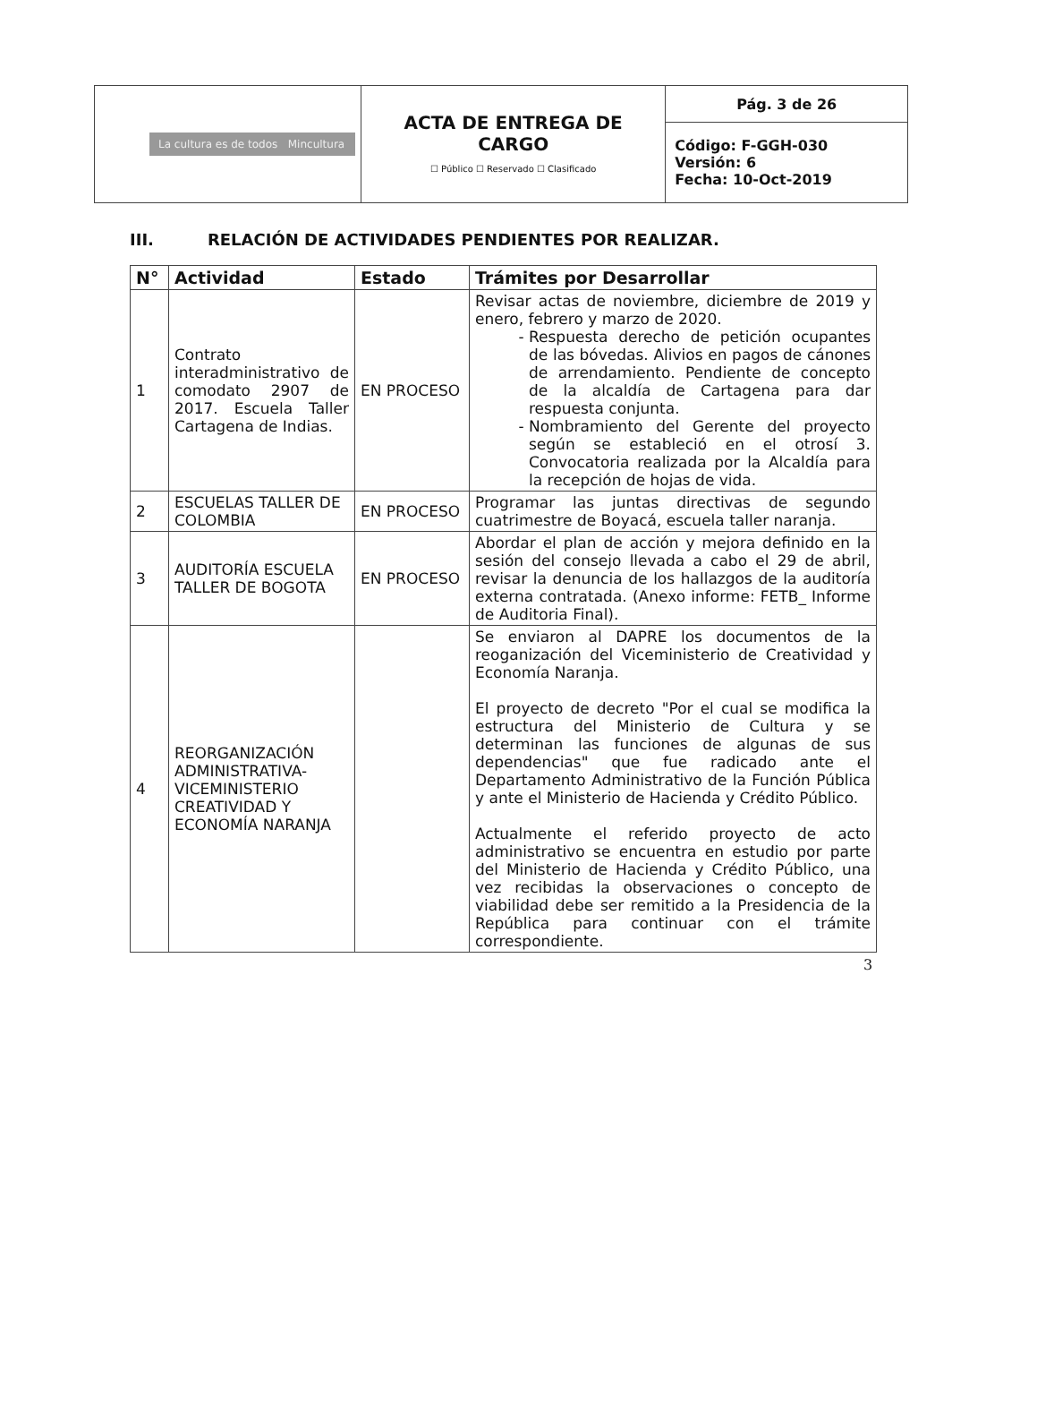| La cultura es de todos Mincultura | ACTA DE ENTREGA DE CARGO ☐ Público ☐ Reservado ☐ Clasificado | Pág. 3 de 26 |
| | | Código: F-GGH-030 Versión: 6 Fecha: 10-Oct-2019 |
III. RELACIÓN DE ACTIVIDADES PENDIENTES POR REALIZAR.
| N° | Actividad | Estado | Trámites por Desarrollar |
| --- | --- | --- | --- |
| 1 | Contrato interadministrativo de comodato 2907 de 2017. Escuela Taller Cartagena de Indias. | EN PROCESO | Revisar actas de noviembre, diciembre de 2019 y enero, febrero y marzo de 2020. Respuesta derecho de petición ocupantes de las bóvedas. Alivios en pagos de cánones de arrendamiento. Pendiente de concepto de la alcaldía de Cartagena para dar respuesta conjunta. Nombramiento del Gerente del proyecto según se estableció en el otrosí 3. Convocatoria realizada por la Alcaldía para la recepción de hojas de vida. |
| 2 | ESCUELAS TALLER DE COLOMBIA | EN PROCESO | Programar las juntas directivas de segundo cuatrimestre de Boyacá, escuela taller naranja. |
| 3 | AUDITORÍA ESCUELA TALLER DE BOGOTA | EN PROCESO | Abordar el plan de acción y mejora definido en la sesión del consejo llevada a cabo el 29 de abril, revisar la denuncia de los hallazgos de la auditoría externa contratada. (Anexo informe: FETB_ Informe de Auditoria Final). |
| 4 | REORGANIZACIÓN ADMINISTRATIVA-VICEMINISTERIO CREATIVIDAD Y ECONOMÍA NARANJA | | Se enviaron al DAPRE los documentos de la reoganización del Viceministerio de Creatividad y Economía Naranja. El proyecto de decreto "Por el cual se modifica la estructura del Ministerio de Cultura y se determinan las funciones de algunas de sus dependencias" que fue radicado ante el Departamento Administrativo de la Función Pública y ante el Ministerio de Hacienda y Crédito Público. Actualmente el referido proyecto de acto administrativo se encuentra en estudio por parte del Ministerio de Hacienda y Crédito Público, una vez recibidas la observaciones o concepto de viabilidad debe ser remitido a la Presidencia de la República para continuar con el trámite correspondiente. |
3